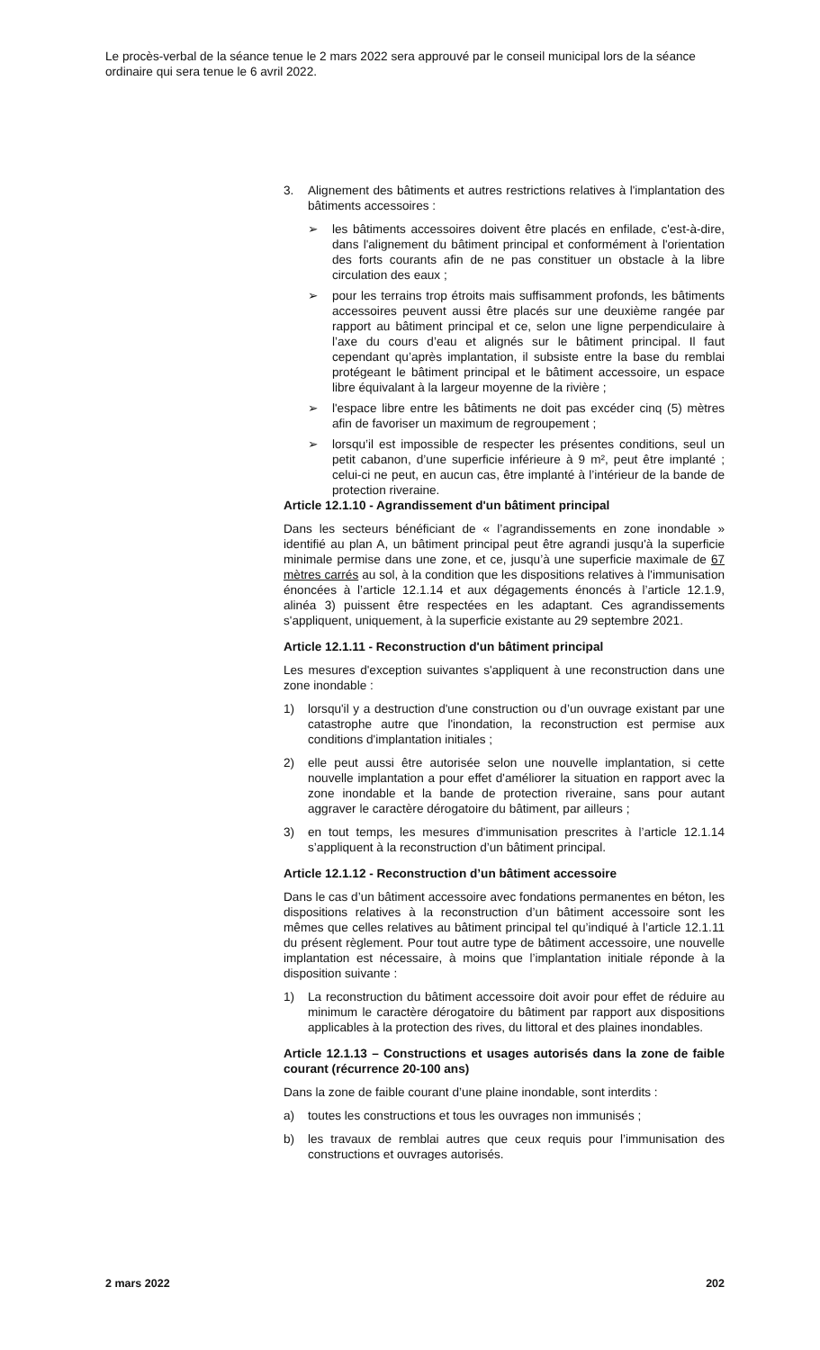Le procès-verbal de la séance tenue le 2 mars 2022 sera approuvé par le conseil municipal lors de la séance ordinaire qui sera tenue le 6 avril 2022.
3. Alignement des bâtiments et autres restrictions relatives à l'implantation des bâtiments accessoires :
➢ les bâtiments accessoires doivent être placés en enfilade, c'est-à-dire, dans l'alignement du bâtiment principal et conformément à l'orientation des forts courants afin de ne pas constituer un obstacle à la libre circulation des eaux ;
➢ pour les terrains trop étroits mais suffisamment profonds, les bâtiments accessoires peuvent aussi être placés sur une deuxième rangée par rapport au bâtiment principal et ce, selon une ligne perpendiculaire à l’axe du cours d’eau et alignés sur le bâtiment principal. Il faut cependant qu’après implantation, il subsiste entre la base du remblai protégeant le bâtiment principal et le bâtiment accessoire, un espace libre équivalant à la largeur moyenne de la rivière ;
➢ l'espace libre entre les bâtiments ne doit pas excéder cinq (5) mètres afin de favoriser un maximum de regroupement ;
➢ lorsqu’il est impossible de respecter les présentes conditions, seul un petit cabanon, d’une superficie inférieure à 9 m², peut être implanté ; celui-ci ne peut, en aucun cas, être implanté à l’intérieur de la bande de protection riveraine.
Article 12.1.10 - Agrandissement d'un bâtiment principal
Dans les secteurs bénéficiant de « l’agrandissements en zone inondable » identifié au plan A, un bâtiment principal peut être agrandi jusqu'à la superficie minimale permise dans une zone, et ce, jusqu’à une superficie maximale de 67 mètres carrés au sol, à la condition que les dispositions relatives à l'immunisation énoncées à l’article 12.1.14 et aux dégagements énoncés à l’article 12.1.9, alinéa 3) puissent être respectées en les adaptant. Ces agrandissements s'appliquent, uniquement, à la superficie existante au 29 septembre 2021.
Article 12.1.11 - Reconstruction d'un bâtiment principal
Les mesures d'exception suivantes s'appliquent à une reconstruction dans une zone inondable :
1) lorsqu'il y a destruction d'une construction ou d’un ouvrage existant par une catastrophe autre que l'inondation, la reconstruction est permise aux conditions d'implantation initiales ;
2) elle peut aussi être autorisée selon une nouvelle implantation, si cette nouvelle implantation a pour effet d'améliorer la situation en rapport avec la zone inondable et la bande de protection riveraine, sans pour autant aggraver le caractère dérogatoire du bâtiment, par ailleurs ;
3) en tout temps, les mesures d'immunisation prescrites à l’article 12.1.14 s’appliquent à la reconstruction d’un bâtiment principal.
Article 12.1.12 - Reconstruction d’un bâtiment accessoire
Dans le cas d’un bâtiment accessoire avec fondations permanentes en béton, les dispositions relatives à la reconstruction d’un bâtiment accessoire sont les mêmes que celles relatives au bâtiment principal tel qu’indiqué à l’article 12.1.11 du présent règlement. Pour tout autre type de bâtiment accessoire, une nouvelle implantation est nécessaire, à moins que l’implantation initiale réponde à la disposition suivante :
1) La reconstruction du bâtiment accessoire doit avoir pour effet de réduire au minimum le caractère dérogatoire du bâtiment par rapport aux dispositions applicables à la protection des rives, du littoral et des plaines inondables.
Article 12.1.13 – Constructions et usages autorisés dans la zone de faible courant (récurrence 20-100 ans)
Dans la zone de faible courant d’une plaine inondable, sont interdits :
a) toutes les constructions et tous les ouvrages non immunisés ;
b) les travaux de remblai autres que ceux requis pour l’immunisation des constructions et ouvrages autorisés.
2 mars 2022 202